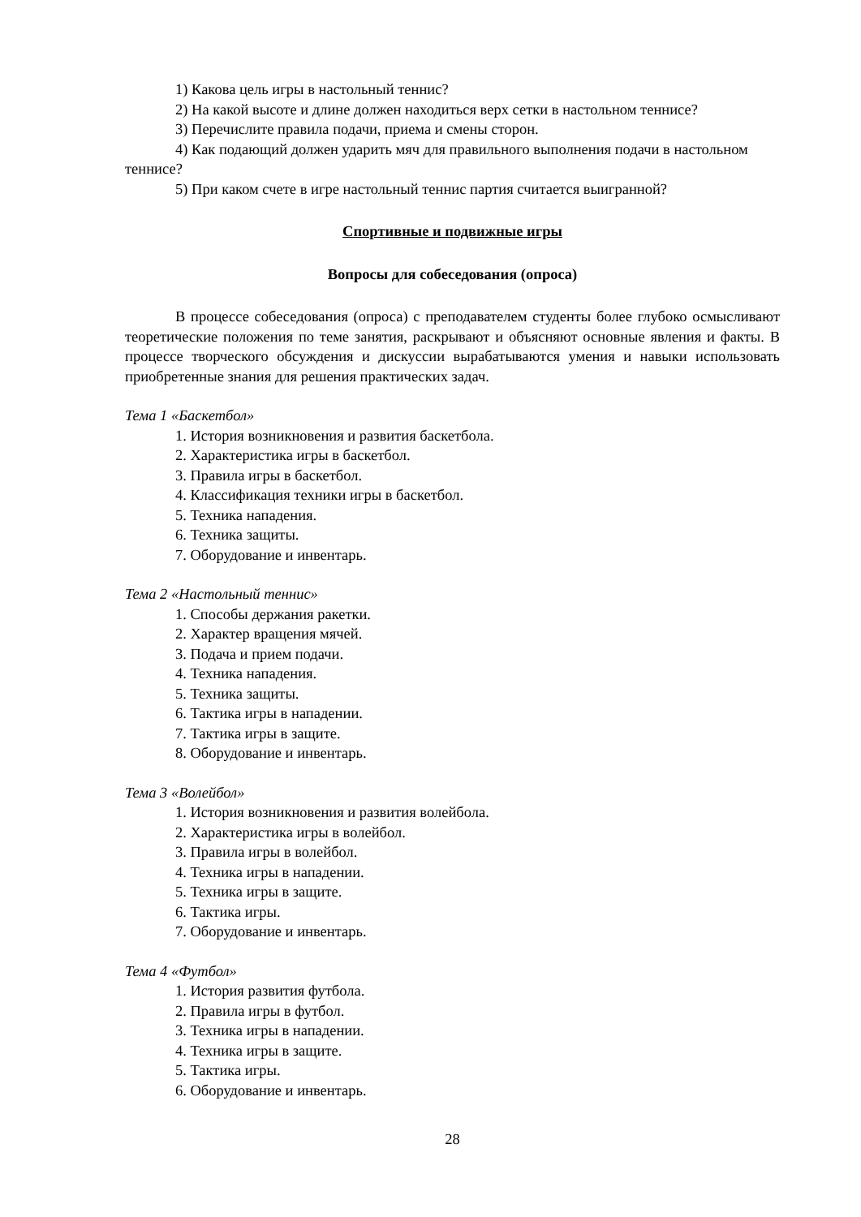1) Какова цель игры в настольный теннис?
2) На какой высоте и длине должен находиться верх сетки в настольном теннисе?
3) Перечислите правила подачи, приема и смены сторон.
4) Как подающий должен ударить мяч для правильного выполнения подачи в настольном теннисе?
5) При каком счете в игре настольный теннис партия считается выигранной?
Спортивные и подвижные игры
Вопросы для собеседования (опроса)
В процессе собеседования (опроса) с преподавателем студенты более глубоко осмысливают теоретические положения по теме занятия, раскрывают и объясняют основные явления и факты. В процессе творческого обсуждения и дискуссии вырабатываются умения и навыки использовать приобретенные знания для решения практических задач.
Тема 1 «Баскетбол»
1. История возникновения и развития баскетбола.
2. Характеристика игры в баскетбол.
3. Правила игры в баскетбол.
4. Классификация техники игры в баскетбол.
5. Техника нападения.
6. Техника защиты.
7. Оборудование и инвентарь.
Тема 2 «Настольный теннис»
1. Способы держания ракетки.
2. Характер вращения мячей.
3. Подача и прием подачи.
4. Техника нападения.
5. Техника защиты.
6. Тактика игры в нападении.
7. Тактика игры в защите.
8. Оборудование и инвентарь.
Тема 3 «Волейбол»
1. История возникновения и развития волейбола.
2. Характеристика игры в волейбол.
3. Правила игры в волейбол.
4. Техника игры в нападении.
5. Техника игры в защите.
6. Тактика игры.
7. Оборудование и инвентарь.
Тема 4 «Футбол»
1. История развития футбола.
2. Правила игры в футбол.
3. Техника игры в нападении.
4. Техника игры в защите.
5. Тактика игры.
6. Оборудование и инвентарь.
28